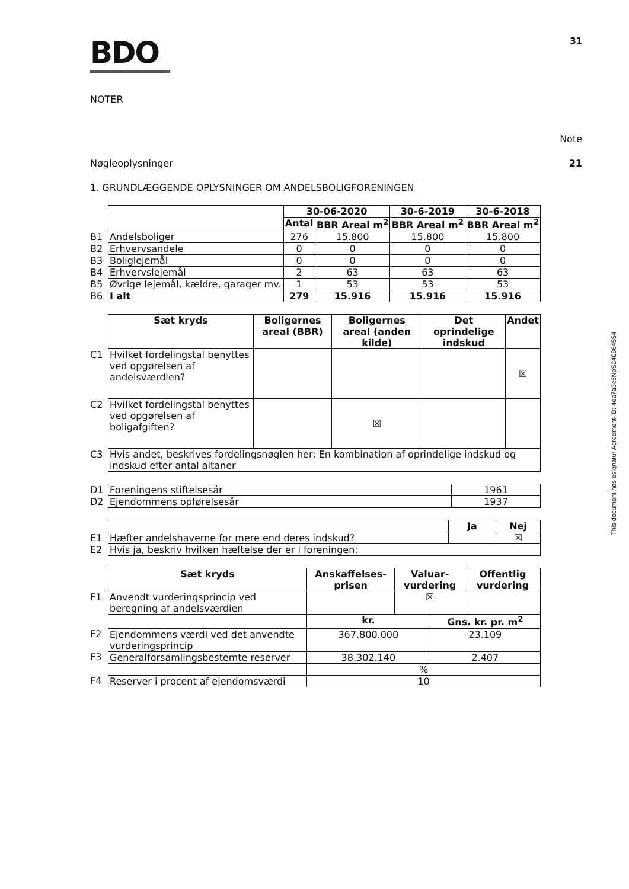BDO
31
NOTER
Note
Nøgleoplysninger 21
1. GRUNDLÆGGENDE OPLYSNINGER OM ANDELSBOLIGFORENINGEN
| | | 30-06-2020 | | 30-6-2019 | 30-6-2018 |
| | | Antal | BBR Areal m<sup>2</sup> | BBR Areal m<sup>2</sup> | BBR Areal m<sup>2</sup> |
| B1 | Andelsboliger | 276 | 15.800 | 15.800 | 15.800 |
| B2 | Erhvervsandele | 0 | 0 | 0 | 0 |
| B3 | Boliglejemål | 0 | 0 | 0 | 0 |
| B4 | Erhvervslejemål | 2 | 63 | 63 | 63 |
| B5 | Øvrige lejemål, kældre, garager mv. | 1 | 53 | 53 | 53 |
| B6 | I alt | 279 | 15.916 | 15.916 | 15.916 |
| | Sæt kryds | Boligernes areal (BBR) | Boligernes areal (anden kilde) | Det oprindelige indskud | Andet |
| C1 | Hvilket fordelingstal benyttes ved opgørelsen af andelsværdien? | | | | ☒ |
| C2 | Hvilket fordelingstal benyttes ved opgørelsen af boligafgiften? | | ☒ | | |
| C3 | Hvis andet, beskrives fordelingsnøglen her: En kombination af oprindelige indskud og indskud efter antal altaner | | | | |
| D1 | Foreningens stiftelsesår | 1961 |
| D2 | Ejendommens opførelsesår | 1937 |
| | | Ja | Nej |
| E1 | Hæfter andelshaverne for mere end deres indskud? | | ☒ |
| E2 | Hvis ja, beskriv hvilken hæftelse der er i foreningen: | | |
| | Sæt kryds | Anskaffelses-prisen | Valuar-vurdering | | Offentlig vurdering |
| F1 | Anvendt vurderingsprincip ved beregning af andelsværdien | | ☒ | | |
| | | kr. | | Gns. kr. pr. m<sup>2</sup> | |
| F2 | Ejendommens værdi ved det anvendte vurderingsprincip | 367.800.000 | | 23.109 | |
| F3 | Generalforsamlingsbestemte reserver | 38.302.140 | | 2.407 | |
| | | % | | | |
| F4 | Reserver i procent af ejendomsværdi | 10 | | | |
This document has esignatur Agreement-ID: 4ea7a3c8NpS240864554